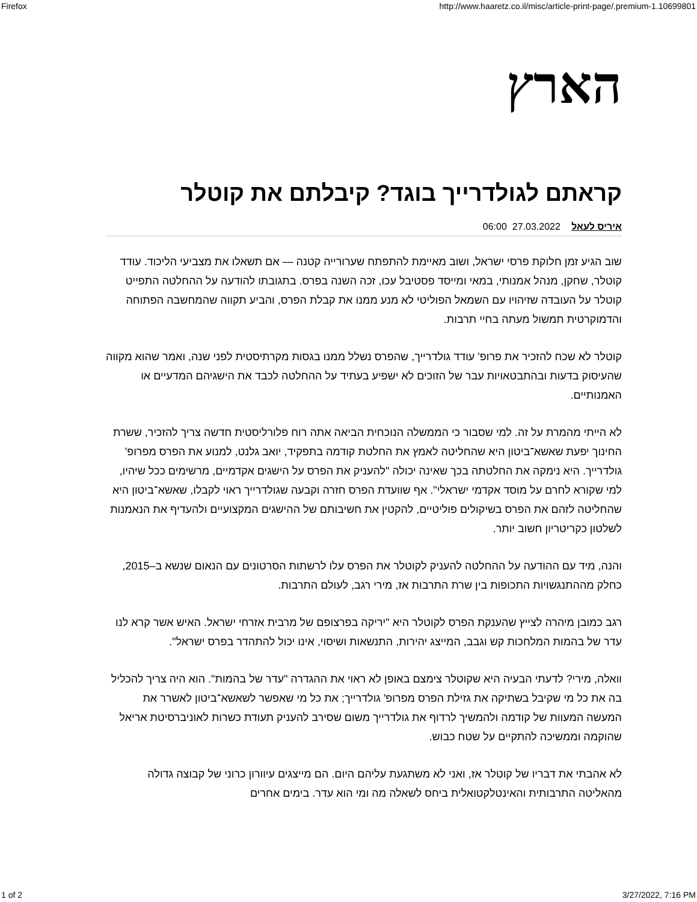Firefox http://www.haaretz.co.il/misc/article-print-page/.premium-1.10699801
הארץ
קראתם לגולדרייך בוגד? קיבלתם את קוטלר
איריס לעאל 27.03.2022 06:00
שוב הגיע זמן חלוקת פרסי ישראל, ושוב מאיימת להתפתח שערורייה קטנה — אם תשאלו את מצביעי הליכוד. עודד קוטלר, שחקן, מנהל אמנותי, במאי ומייסד פסטיבל עכו, זכה השנה בפרס. בתגובתו להודעה על ההחלטה התפייט קוטלר על העובדה שזיהויו עם השמאל הפוליטי לא מנע ממנו את קבלת הפרס, והביע תקווה שהמחשבה הפתוחה והדמוקרטית תמשול מעתה בחיי תרבות.
קוטלר לא שכח להזכיר את פרופ' עודד גולדרייך, שהפרס נשלל ממנו בגסות מקרתיסטית לפני שנה, ואמר שהוא מקווה שהעיסוק בדעות ובהתבטאויות עבר של הזוכים לא ישפיע בעתיד על ההחלטה לכבד את הישגיהם המדעיים או האמנותיים.
לא הייתי מהמרת על זה. למי שסבור כי הממשלה הנוכחית הביאה אתה רוח פלורליסטית חדשה צריך להזכיר, ששרת החינוך יפעת שאשא־ביטון היא שהחליטה לאמץ את החלטת קודמה בתפקיד, יואב גלנט, למנוע את הפרס מפרופ' גולדרייך. היא נימקה את החלטתה בכך שאינה יכולה "להעניק את הפרס על הישגים אקדמיים, מרשימים ככל שיהיו, למי שקורא לחרם על מוסד אקדמי ישראלי". אף שוועדת הפרס חזרה וקבעה שגולדרייך ראוי לקבלו, שאשא־ביטון היא שהחליטה לזהם את הפרס בשיקולים פוליטיים, להקטין את חשיבותם של ההישגים המקצועיים ולהעדיף את הנאמנות לשלטון כקריטריון חשוב יותר.
והנה, מיד עם ההודעה על ההחלטה להעניק לקוטלר את הפרס עלו לרשתות הסרטונים עם הנאום שנשא ב–2015, כחלק מההתנגשויות התכופות בין שרת התרבות אז, מירי רגב, לעולם התרבות.
רגב כמובן מיהרה לצייץ שהענקת הפרס לקוטלר היא "יריקה בפרצופם של מרבית אזרחי ישראל. האיש אשר קרא לנו עדר של בהמות המלחכות קש וגבב, המייצג יהירות, התנשאות ושיסוי, אינו יכול להתהדר בפרס ישראל".
וואלה, מירי? לדעתי הבעיה היא שקוטלר צימצם באופן לא ראוי את ההגדרה "עדר של בהמות". הוא היה צריך להכליל בה את כל מי שקיבל בשתיקה את גזילת הפרס מפרופ' גולדרייך; את כל מי שאפשר לשאשא־ביטון לאשרר את המעשה המעוות של קודמה ולהמשיך לרדוף את גולדרייך משום שסירב להעניק תעודת כשרות לאוניברסיטת אריאל שהוקמה וממשיכה להתקיים על שטח כבוש.
לא אהבתי את דבריו של קוטלר אז, ואני לא משתגעת עליהם היום. הם מייצגים עיוורון כרוני של קבוצה גדולה מהאליטה התרבותית והאינטלקטואלית ביחס לשאלה מה ומי הוא עדר. בימים אחרים
1 of 2 3/27/2022, 7:16 PM